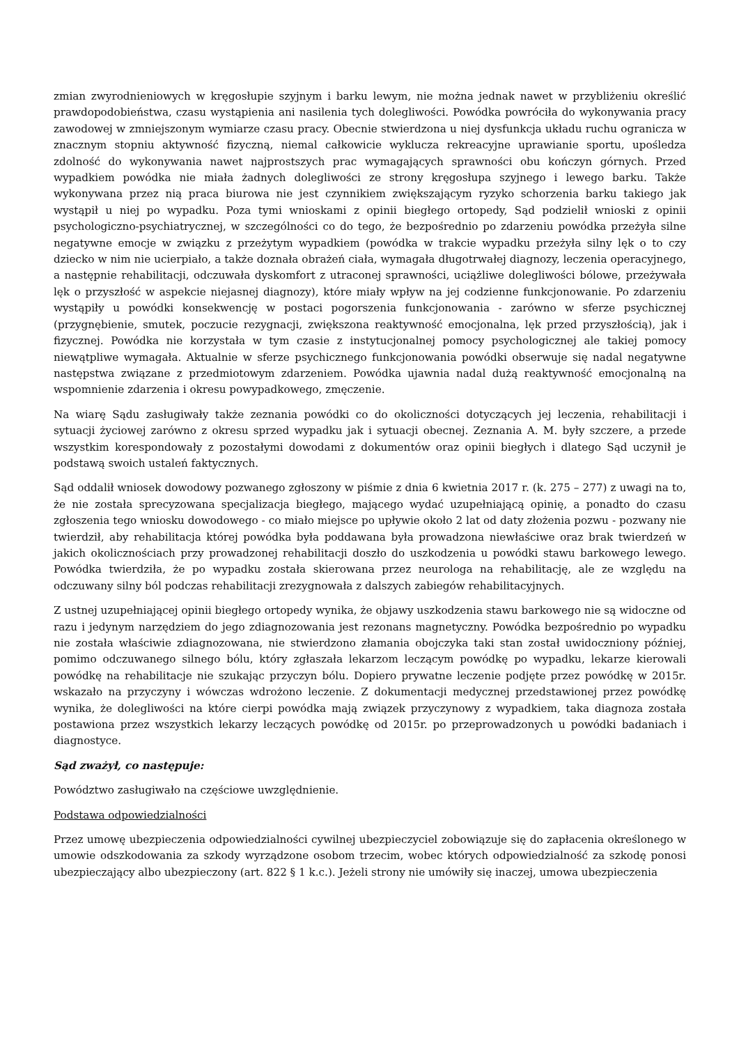zmian zwyrodnieniowych w kręgosłupie szyjnym i barku lewym, nie można jednak nawet w przybliżeniu określić prawdopodobieństwa, czasu wystąpienia ani nasilenia tych dolegliwości. Powódka powróciła do wykonywania pracy zawodowej w zmniejszonym wymiarze czasu pracy. Obecnie stwierdzona u niej dysfunkcja układu ruchu ogranicza w znacznym stopniu aktywność fizyczną, niemal całkowicie wyklucza rekreacyjne uprawianie sportu, upośledza zdolność do wykonywania nawet najprostszych prac wymagających sprawności obu kończyn górnych. Przed wypadkiem powódka nie miała żadnych dolegliwości ze strony kręgosłupa szyjnego i lewego barku. Także wykonywana przez nią praca biurowa nie jest czynnikiem zwiększającym ryzyko schorzenia barku takiego jak wystąpił u niej po wypadku. Poza tymi wnioskami z opinii biegłego ortopedy, Sąd podzielił wnioski z opinii psychologiczno-psychiatrycznej, w szczególności co do tego, że bezpośrednio po zdarzeniu powódka przeżyła silne negatywne emocje w związku z przeżytym wypadkiem (powódka w trakcie wypadku przeżyła silny lęk o to czy dziecko w nim nie ucierpiało, a także doznała obrażeń ciała, wymagała długotrwałej diagnozy, leczenia operacyjnego, a następnie rehabilitacji, odczuwała dyskomfort z utraconej sprawności, uciążliwe dolegliwości bólowe, przeżywała lęk o przyszłość w aspekcie niejasnej diagnozy), które miały wpływ na jej codzienne funkcjonowanie. Po zdarzeniu wystąpiły u powódki konsekwencję w postaci pogorszenia funkcjonowania - zarówno w sferze psychicznej (przygnębienie, smutek, poczucie rezygnacji, zwiększona reaktywność emocjonalna, lęk przed przyszłością), jak i fizycznej. Powódka nie korzystała w tym czasie z instytucjonalnej pomocy psychologicznej ale takiej pomocy niewątpliwe wymagała. Aktualnie w sferze psychicznego funkcjonowania powódki obserwuje się nadal negatywne następstwa związane z przedmiotowym zdarzeniem. Powódka ujawnia nadal dużą reaktywność emocjonalną na wspomnienie zdarzenia i okresu powypadkowego, zmęczenie.
Na wiarę Sądu zasługiwały także zeznania powódki co do okoliczności dotyczących jej leczenia, rehabilitacji i sytuacji życiowej zarówno z okresu sprzed wypadku jak i sytuacji obecnej. Zeznania A. M. były szczere, a przede wszystkim korespondowały z pozostałymi dowodami z dokumentów oraz opinii biegłych i dlatego Sąd uczynił je podstawą swoich ustaleń faktycznych.
Sąd oddalił wniosek dowodowy pozwanego zgłoszony w piśmie z dnia 6 kwietnia 2017 r. (k. 275 – 277) z uwagi na to, że nie została sprecyzowana specjalizacja biegłego, mającego wydać uzupełniającą opinię, a ponadto do czasu zgłoszenia tego wniosku dowodowego - co miało miejsce po upływie około 2 lat od daty złożenia pozwu - pozwany nie twierdził, aby rehabilitacja której powódka była poddawana była prowadzona niewłaściwe oraz brak twierdzeń w jakich okolicznościach przy prowadzonej rehabilitacji doszło do uszkodzenia u powódki stawu barkowego lewego. Powódka twierdziła, że po wypadku została skierowana przez neurologa na rehabilitację, ale ze względu na odczuwany silny ból podczas rehabilitacji zrezygnowała z dalszych zabiegów rehabilitacyjnych.
Z ustnej uzupełniającej opinii biegłego ortopedy wynika, że objawy uszkodzenia stawu barkowego nie są widoczne od razu i jedynym narzędziem do jego zdiagnozowania jest rezonans magnetyczny. Powódka bezpośrednio po wypadku nie została właściwie zdiagnozowana, nie stwierdzono złamania obojczyka taki stan został uwidoczniony później, pomimo odczuwanego silnego bólu, który zgłaszała lekarzom leczącym powódkę po wypadku, lekarze kierowali powódkę na rehabilitacje nie szukając przyczyn bólu. Dopiero prywatne leczenie podjęte przez powódkę w 2015r. wskazało na przyczyny i wówczas wdrożono leczenie. Z dokumentacji medycznej przedstawionej przez powódkę wynika, że dolegliwości na które cierpi powódka mają związek przyczynowy z wypadkiem, taka diagnoza została postawiona przez wszystkich lekarzy leczących powódkę od 2015r. po przeprowadzonych u powódki badaniach i diagnostyce.
Sąd zważył, co następuje:
Powództwo zasługiwało na częściowe uwzględnienie.
Podstawa odpowiedzialności
Przez umowę ubezpieczenia odpowiedzialności cywilnej ubezpieczyciel zobowiązuje się do zapłacenia określonego w umowie odszkodowania za szkody wyrządzone osobom trzecim, wobec których odpowiedzialność za szkodę ponosi ubezpieczający albo ubezpieczony (art. 822 § 1 k.c.). Jeżeli strony nie umówiły się inaczej, umowa ubezpieczenia